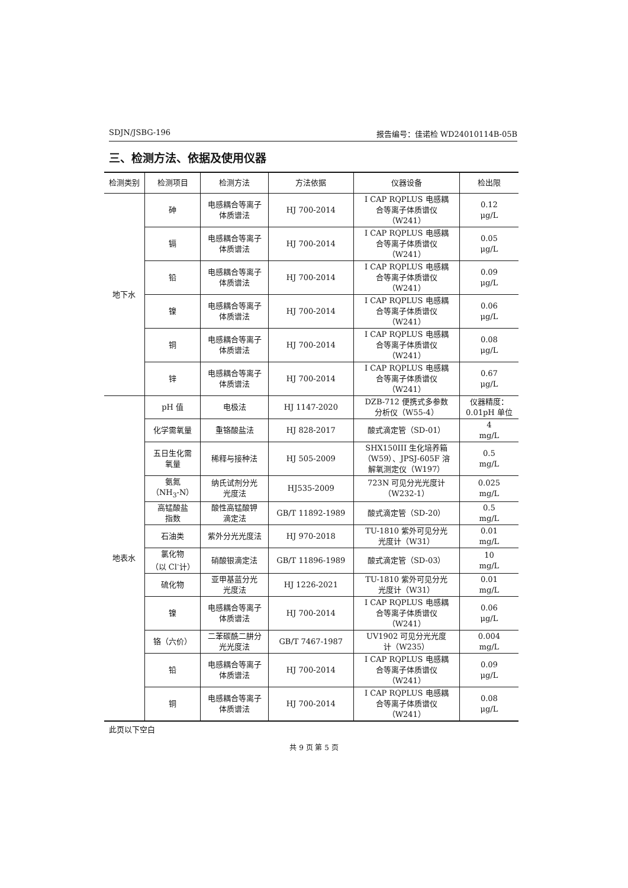SDJN/JSBG-196 报告编号：佳诺检 WD24010114B-05B
三、检测方法、依据及使用仪器
| 检测类别 | 检测项目 | 检测方法 | 方法依据 | 仪器设备 | 检出限 |
| --- | --- | --- | --- | --- | --- |
| 地下水 | 砷 | 电感耦合等离子 体质谱法 | HJ 700-2014 | I CAP RQPLUS 电感耦 合等离子体质谱仪 （W241） | 0.12 μg/L |
| | 镉 | 电感耦合等离子 体质谱法 | HJ 700-2014 | I CAP RQPLUS 电感耦 合等离子体质谱仪 （W241） | 0.05 μg/L |
| | 铅 | 电感耦合等离子 体质谱法 | HJ 700-2014 | I CAP RQPLUS 电感耦 合等离子体质谱仪 （W241） | 0.09 μg/L |
| | 镍 | 电感耦合等离子 体质谱法 | HJ 700-2014 | I CAP RQPLUS 电感耦 合等离子体质谱仪 （W241） | 0.06 μg/L |
| | 铜 | 电感耦合等离子 体质谱法 | HJ 700-2014 | I CAP RQPLUS 电感耦 合等离子体质谱仪 （W241） | 0.08 μg/L |
| | 锌 | 电感耦合等离子 体质谱法 | HJ 700-2014 | I CAP RQPLUS 电感耦 合等离子体质谱仪 （W241） | 0.67 μg/L |
| 地表水 | pH 值 | 电极法 | HJ 1147-2020 | DZB-712 便携式多参数 分析仪（W55-4） | 仪器精度： 0.01pH 单位 |
| | 化学需氧量 | 重铬酸盐法 | HJ 828-2017 | 酸式滴定管（SD-01） | 4 mg/L |
| | 五日生化需 氧量 | 稀释与接种法 | HJ 505-2009 | SHX150III 生化培养箱 （W59）、JPSJ-605F 溶 解氧测定仪（W197） | 0.5 mg/L |
| | 氨氮 （NH<sub>3</sub>-N） | 纳氏试剂分光 光度法 | HJ535-2009 | 723N 可见分光光度计 （W232-1） | 0.025 mg/L |
| | 高锰酸盐 指数 | 酸性高锰酸钾 滴定法 | GB/T 11892-1989 | 酸式滴定管（SD-20） | 0.5 mg/L |
| | 石油类 | 紫外分光光度法 | HJ 970-2018 | TU-1810 紫外可见分光 光度计（W31） | 0.01 mg/L |
| | 氯化物 （以 Cl<sup>-</sup>计） | 硝酸银滴定法 | GB/T 11896-1989 | 酸式滴定管（SD-03） | 10 mg/L |
| | 硫化物 | 亚甲基蓝分光 光度法 | HJ 1226-2021 | TU-1810 紫外可见分光 光度计（W31） | 0.01 mg/L |
| | 镍 | 电感耦合等离子 体质谱法 | HJ 700-2014 | I CAP RQPLUS 电感耦 合等离子体质谱仪 （W241） | 0.06 μg/L |
| | 铬（六价） | 二苯碳酰二肼分 光光度法 | GB/T 7467-1987 | UV1902 可见分光光度 计（W235） | 0.004 mg/L |
| | 铅 | 电感耦合等离子 体质谱法 | HJ 700-2014 | I CAP RQPLUS 电感耦 合等离子体质谱仪 （W241） | 0.09 μg/L |
| | 铜 | 电感耦合等离子 体质谱法 | HJ 700-2014 | I CAP RQPLUS 电感耦 合等离子体质谱仪 （W241） | 0.08 μg/L |
此页以下空白
共 9 页 第 5 页